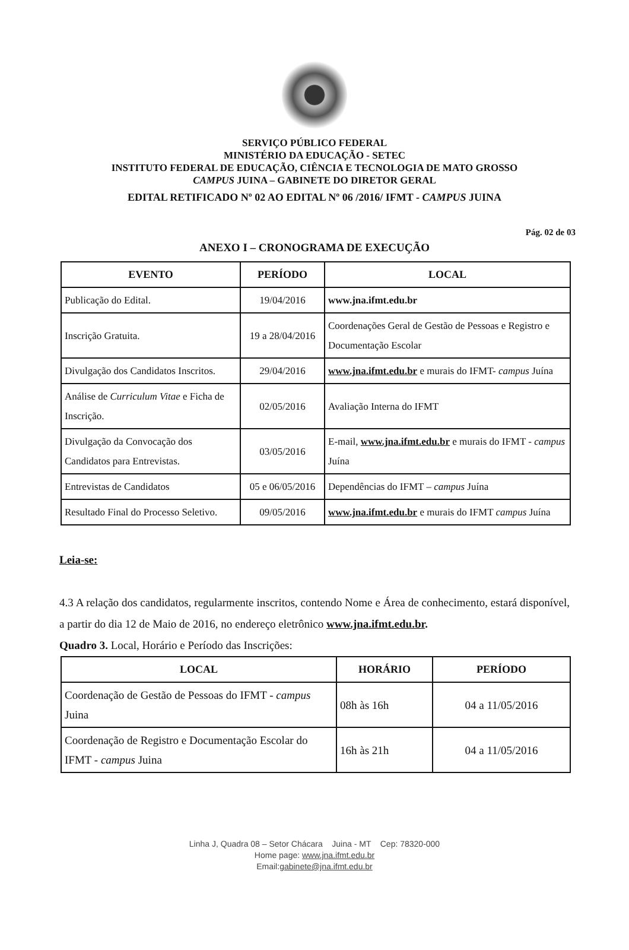SERVIÇO PÚBLICO FEDERAL
MINISTÉRIO DA EDUCAÇÃO - SETEC
INSTITUTO FEDERAL DE EDUCAÇÃO, CIÊNCIA E TECNOLOGIA DE MATO GROSSO
CAMPUS JUINA – GABINETE DO DIRETOR GERAL
EDITAL RETIFICADO Nº 02 AO EDITAL Nº 06 /2016/ IFMT - CAMPUS JUINA
Pág. 02 de 03
ANEXO I – CRONOGRAMA DE EXECUÇÃO
| EVENTO | PERÍODO | LOCAL |
| --- | --- | --- |
| Publicação do Edital. | 19/04/2016 | www.jna.ifmt.edu.br |
| Inscrição Gratuita. | 19 a 28/04/2016 | Coordenações Geral de Gestão de Pessoas e Registro e Documentação Escolar |
| Divulgação dos Candidatos Inscritos. | 29/04/2016 | www.jna.ifmt.edu.br e murais do IFMT- campus Juína |
| Análise de Curriculum Vitae e Ficha de Inscrição. | 02/05/2016 | Avaliação Interna do IFMT |
| Divulgação da Convocação dos Candidatos para Entrevistas. | 03/05/2016 | E-mail, www.jna.ifmt.edu.br e murais do IFMT - campus Juína |
| Entrevistas de Candidatos | 05 e 06/05/2016 | Dependências do IFMT – campus Juína |
| Resultado Final do Processo Seletivo. | 09/05/2016 | www.jna.ifmt.edu.br e murais do IFMT campus Juína |
Leia-se:
4.3 A relação dos candidatos, regularmente inscritos, contendo Nome e Área de conhecimento, estará disponível, a partir do dia 12 de Maio de 2016, no endereço eletrônico www.jna.ifmt.edu.br.
Quadro 3. Local, Horário e Período das Inscrições:
| LOCAL | HORÁRIO | PERÍODO |
| --- | --- | --- |
| Coordenação de Gestão de Pessoas do IFMT - campus Juina | 08h às 16h | 04 a 11/05/2016 |
| Coordenação de Registro e Documentação Escolar do IFMT - campus Juina | 16h às 21h | 04 a 11/05/2016 |
Linha J, Quadra 08 – Setor Chácara Juina - MT Cep: 78320-000
Home page: www.jna.ifmt.edu.br
Email:gabinete@jna.ifmt.edu.br